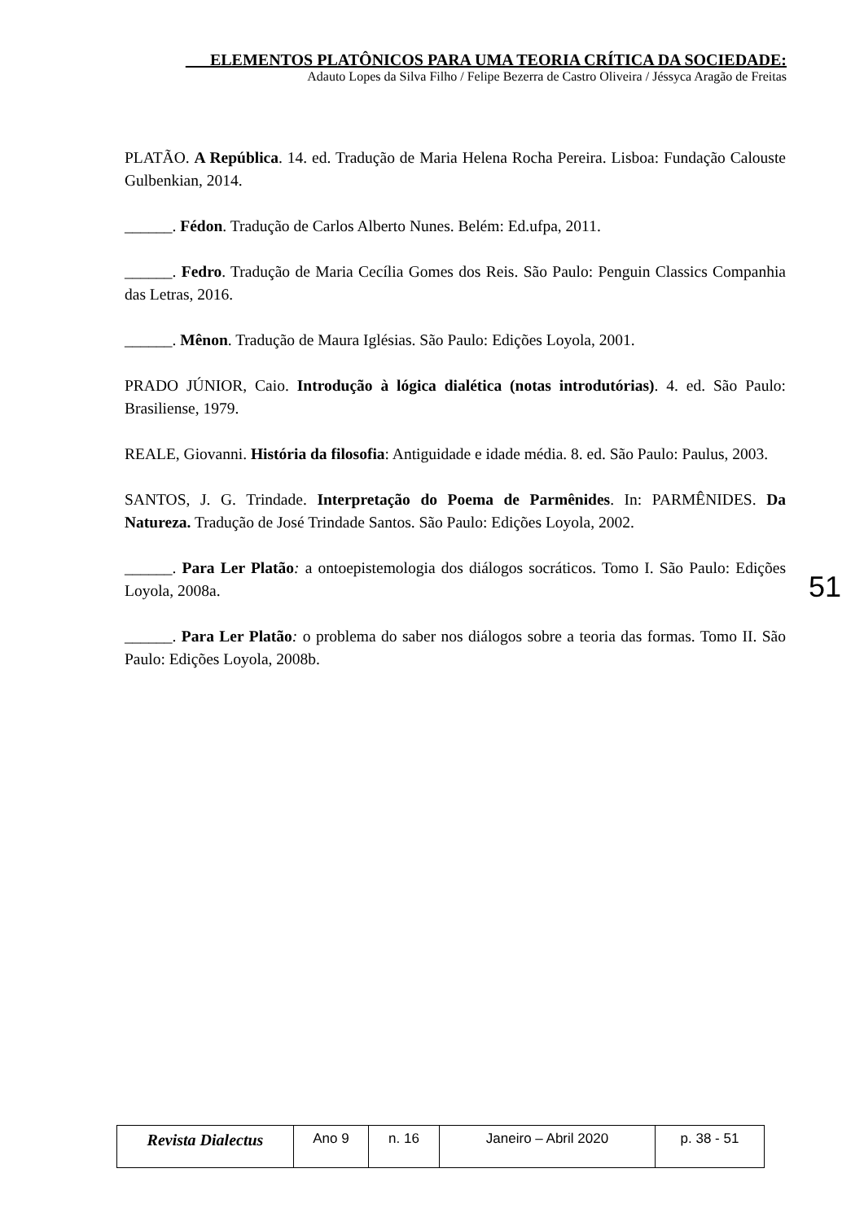___ELEMENTOS PLATÔNICOS PARA UMA TEORIA CRÍTICA DA SOCIEDADE:
Adauto Lopes da Silva Filho / Felipe Bezerra de Castro Oliveira / Jéssyca Aragão de Freitas
PLATÃO. A República. 14. ed. Tradução de Maria Helena Rocha Pereira. Lisboa: Fundação Calouste Gulbenkian, 2014.
______. Fédon. Tradução de Carlos Alberto Nunes. Belém: Ed.ufpa, 2011.
______. Fedro. Tradução de Maria Cecília Gomes dos Reis. São Paulo: Penguin Classics Companhia das Letras, 2016.
______. Mênon. Tradução de Maura Iglésias. São Paulo: Edições Loyola, 2001.
PRADO JÚNIOR, Caio. Introdução à lógica dialética (notas introdutórias). 4. ed. São Paulo: Brasiliense, 1979.
REALE, Giovanni. História da filosofia: Antiguidade e idade média. 8. ed. São Paulo: Paulus, 2003.
SANTOS, J. G. Trindade. Interpretação do Poema de Parmênides. In: PARMÊNIDES. Da Natureza. Tradução de José Trindade Santos. São Paulo: Edições Loyola, 2002.
______. Para Ler Platão: a ontoepistemologia dos diálogos socráticos. Tomo I. São Paulo: Edições Loyola, 2008a.
______. Para Ler Platão: o problema do saber nos diálogos sobre a teoria das formas. Tomo II. São Paulo: Edições Loyola, 2008b.
51
| Revista Dialectus | Ano 9 | n. 16 | Janeiro – Abril 2020 | p. 38 - 51 |